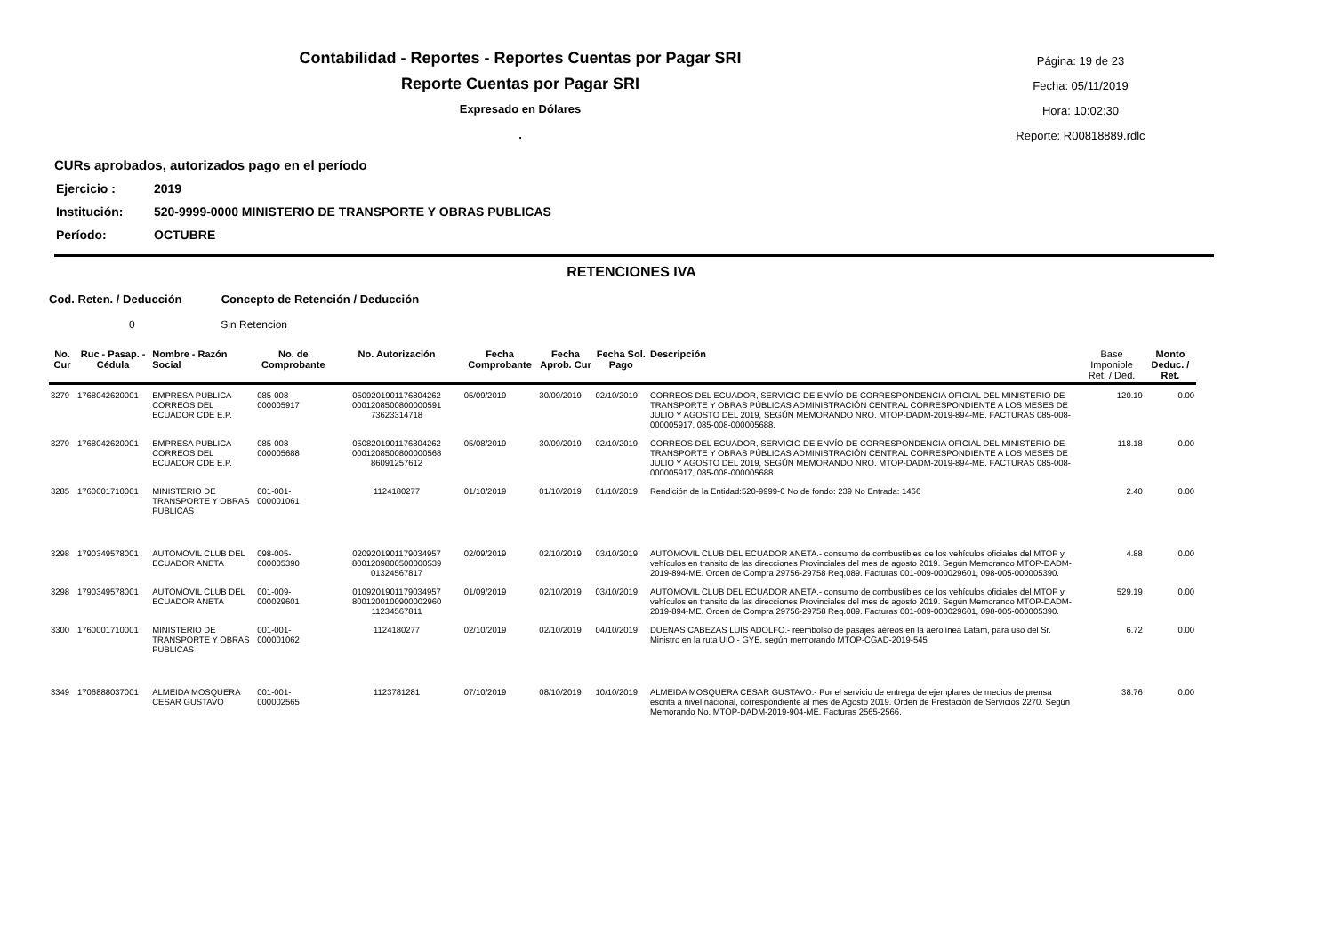Contabilidad - Reportes - Reportes Cuentas por Pagar SRI
Reporte Cuentas por Pagar SRI
Expresado en Dólares
.
Página: 19 de 23
Fecha: 05/11/2019
Hora: 10:02:30
Reporte: R00818889.rdlc
CURs aprobados, autorizados pago en el período
Ejercicio : 2019
Institución: 520-9999-0000 MINISTERIO DE TRANSPORTE Y OBRAS PUBLICAS
Período: OCTUBRE
RETENCIONES IVA
Cod. Reten. / Deducción Concepto de Retención / Deducción
0 Sin Retencion
| No. Cur | Ruc - Pasap. - Cédula | Nombre - Razón Social | No. de Comprobante | No. Autorización | Fecha Comprobante | Fecha Aprob. Cur | Fecha Sol. Pago | Descripción | Base Imponible Ret. / Ded. | Monto Deduc. / Ret. |
| --- | --- | --- | --- | --- | --- | --- | --- | --- | --- | --- |
| 3279 | 1768042620001 | EMPRESA PUBLICA CORREOS DEL ECUADOR CDE E.P. | 085-008-000005917 | 0509201901176804262 0001208500800000591 73623314718 | 05/09/2019 | 30/09/2019 | 02/10/2019 | CORREOS DEL ECUADOR, SERVICIO DE ENVÍO DE CORRESPONDENCIA OFICIAL DEL MINISTERIO DE TRANSPORTE Y OBRAS PÚBLICAS ADMINISTRACIÓN CENTRAL CORRESPONDIENTE A LOS MESES DE JULIO Y AGOSTO DEL 2019, SEGÚN MEMORANDO NRO. MTOP-DADM-2019-894-ME. FACTURAS 085-008-000005917, 085-008-000005688. | 120.19 | 0.00 |
| 3279 | 1768042620001 | EMPRESA PUBLICA CORREOS DEL ECUADOR CDE E.P. | 085-008-000005688 | 0508201901176804262 0001208500800000568 86091257612 | 05/08/2019 | 30/09/2019 | 02/10/2019 | CORREOS DEL ECUADOR, SERVICIO DE ENVÍO DE CORRESPONDENCIA OFICIAL DEL MINISTERIO DE TRANSPORTE Y OBRAS PÚBLICAS ADMINISTRACIÓN CENTRAL CORRESPONDIENTE A LOS MESES DE JULIO Y AGOSTO DEL 2019, SEGÚN MEMORANDO NRO. MTOP-DADM-2019-894-ME. FACTURAS 085-008-000005917, 085-008-000005688. | 118.18 | 0.00 |
| 3285 | 1760001710001 | MINISTERIO DE TRANSPORTE Y OBRAS PUBLICAS | 001-001-000001061 | 1124180277 | 01/10/2019 | 01/10/2019 | 01/10/2019 | Rendición de la Entidad:520-9999-0 No de fondo: 239 No Entrada: 1466 | 2.40 | 0.00 |
| 3298 | 1790349578001 | AUTOMOVIL CLUB DEL ECUADOR ANETA | 098-005-000005390 | 0209201901179034957 8001209800500000539 01324567817 | 02/09/2019 | 02/10/2019 | 03/10/2019 | AUTOMOVIL CLUB DEL ECUADOR ANETA.- consumo de combustibles de los vehículos oficiales del MTOP y vehículos en transito de las direcciones Provinciales del mes de agosto 2019. Según Memorando MTOP-DADM-2019-894-ME. Orden de Compra 29756-29758 Req.089. Facturas 001-009-000029601, 098-005-000005390. | 4.88 | 0.00 |
| 3298 | 1790349578001 | AUTOMOVIL CLUB DEL ECUADOR ANETA | 001-009-000029601 | 0109201901179034957 8001200100900002960 11234567811 | 01/09/2019 | 02/10/2019 | 03/10/2019 | AUTOMOVIL CLUB DEL ECUADOR ANETA.- consumo de combustibles de los vehículos oficiales del MTOP y vehículos en transito de las direcciones Provinciales del mes de agosto 2019. Según Memorando MTOP-DADM-2019-894-ME. Orden de Compra 29756-29758 Req.089. Facturas 001-009-000029601, 098-005-000005390. | 529.19 | 0.00 |
| 3300 | 1760001710001 | MINISTERIO DE TRANSPORTE Y OBRAS PUBLICAS | 001-001-000001062 | 1124180277 | 02/10/2019 | 02/10/2019 | 04/10/2019 | DUENAS CABEZAS LUIS ADOLFO.- reembolso de pasajes aéreos en la aerolínea Latam, para uso del Sr. Ministro en la ruta UIO - GYE, según memorando MTOP-CGAD-2019-545 | 6.72 | 0.00 |
| 3349 | 1706888037001 | ALMEIDA MOSQUERA CESAR GUSTAVO | 001-001-000002565 | 1123781281 | 07/10/2019 | 08/10/2019 | 10/10/2019 | ALMEIDA MOSQUERA CESAR GUSTAVO.- Por el servicio de entrega de ejemplares de medios de prensa escrita a nivel nacional, correspondiente al mes de Agosto 2019. Orden de Prestación de Servicios 2270. Según Memorando No. MTOP-DADM-2019-904-ME. Facturas 2565-2566. | 38.76 | 0.00 |